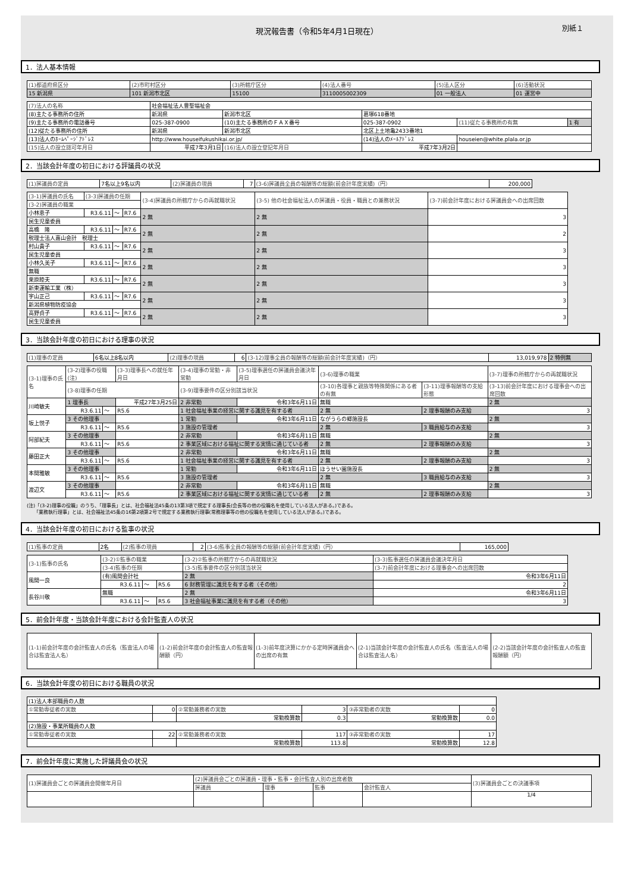現況報告書（令和5年4月1日現在） 別紙１
1．法人基本情報
| (1)都道府県区分 | (2)市町村区分 | (3)所轄庁区分 | (4)法人番号 | (5)法人区分 | (6)活動状況 |
| 15 新潟県 | 101 新潟市北区 | 15100 | 3110005002309 | 01 一般法人 | 01 運営中 |
| (7)法人の名称 | 社会福祉法人豊聖福祉会 | | | | |
| (8)主たる事務所の住所 | 新潟県 | 新潟市北区 | 葛塚618番地 | | |
| (9)主たる事務所の電話番号 | 025-387-0900 | (10)主たる事務所のＦＡＸ番号 | 025-387-0902 | (11)従たる事務所の有無 | 1 有 |
| (12)従たる事務所の住所 | 新潟県 | 新潟市北区 | 北区上土地亀2433番地1 | | |
| (13)法人のﾎｰﾑﾍﾟｰｼﾞｱﾄﾞﾚｽ | http://www.houseifukushikai.or.jp/ | | (14)法人のﾒｰﾙｱﾄﾞﾚｽ | houseien@white.plala.or.jp | |
| (15)法人の設立認可年月日 | 平成7年3月1日 | (16)法人の設立登記年月日 | 平成7年3月2日 | | |
2．当該会計年度の初日における評議員の状況
| (1)評議員の定員 | 7名以上9名以内 | (2)評議員の現員 | 7 | (3-6)評議員全員の報酬等の総額(前会計年度実績)（円） | 200,000 |
| (3-1)評議員の氏名 | (3-3)評議員の任期 | | | (3-4)評議員の所轄庁からの再就職状況 | (3-5) 他の社会福祉法人の評議員・役員・職員との兼務状況 | (3-7)前会計年度における評議員会への出席回数 |
| --- | --- | --- | --- | --- | --- | --- |
| (3-2)評議員の職業 | | | | | | |
| 小林恵子 | R3.6.11 | ～ | R7.6 | 2 無 | 2 無 | 3 |
| 民生児童委員 | | | | | | |
| 高橋 隆 | R3.6.11 | ～ | R7.6 | 2 無 | 2 無 | 2 |
| 税理士法人嘉山会計 税理士 | | | | | | |
| 村山貴子 | R3.6.11 | ～ | R7.6 | 2 無 | 2 無 | 3 |
| 民生児童委員 | | | | | | |
| 小林久美子 | R3.6.11 | ～ | R7.6 | 2 無 | 2 無 | 3 |
| 無職 | | | | | | |
| 栗原睦夫 | R3.6.11 | ～ | R7.6 | 2 無 | 2 無 | 3 |
| 新東運輸工業（株） | | | | | | |
| 宇山正己 | R3.6.11 | ～ | R7.6 | 2 無 | 2 無 | 3 |
| 新潟県植物防疫協会 | | | | | | |
| 高野貞子 | R3.6.11 | ～ | R7.6 | 2 無 | 2 無 | 3 |
| 民生児童委員 | | | | | | |
3．当該会計年度の初日における理事の状況
| (1)理事の定員 | 6名以上8名以内 | (2)理事の現員 | 6 | (3-12)理事全員の報酬等の総額(前会計年度実績)（円） | 13,019,978 | 2 特例無 |
| (3-1)理事の氏名 | (3-2)理事の役職(注) | | | (3-3)理事長への就任年月日 | (3-4)理事の常勤・非常勤 | (3-5)理事選任の評議員会議決年月日 | (3-6)理事の職業 | | (3-7)理事の所轄庁からの再就職状況 |
| --- | --- | --- | --- | --- | --- | --- | --- | --- | --- |
| | (3-8)理事の任期 | | | | (3-9)理事要件の区分別該当状況 | | (3-10)各理事と親族等特殊関係にある者の有無 | (3-11)理事報酬等の支給形態 | (3-13)前会計年度における理事会への出席回数 |
| 川崎敏夫 | 1 理事長 | | | 平成27年3月25日 | 2 非常勤 | 令和3年6月11日 | 無職 | | 2 無 |
| | R3.6.11 | ～ | R5.6 | | 1 社会福祉事業の経営に関する識見を有する者 | | 2 無 | 2 理事報酬のみ支給 | 3 |
| 坂上悦子 | 3 その他理事 | | | | 1 常勤 | 令和3年6月11日 | ながうらの郷施設長 | | 2 無 |
| | R3.6.11 | ～ | R5.6 | | 3 施設の管理者 | | 2 無 | 3 職員給与のみ支給 | 3 |
| 阿部紀夫 | 3 その他理事 | | | | 2 非常勤 | 令和3年6月11日 | 無職 | | 2 無 |
| | R3.6.11 | ～ | R5.6 | | 2 事業区域における福祉に関する実情に通じている者 | | 2 無 | 2 理事報酬のみ支給 | 3 |
| 藤田正大 | 3 その他理事 | | | | 2 非常勤 | 令和3年6月11日 | 無職 | | 2 無 |
| | R3.6.11 | ～ | R5.6 | | 1 社会福祉事業の経営に関する識見を有する者 | | 2 無 | 2 理事報酬のみ支給 | 3 |
| 本間雅敏 | 3 その他理事 | | | | 1 常勤 | 令和3年6月11日 | ほうせい園施設長 | | 2 無 |
| | R3.6.11 | ～ | R5.6 | | 3 施設の管理者 | | 2 無 | 3 職員給与のみ支給 | 3 |
| 渡辺文 | 3 その他理事 | | | | 2 非常勤 | 令和3年6月11日 | 無職 | | 2 無 |
| | R3.6.11 | ～ | R5.6 | | 2 事業区域における福祉に関する実情に通じている者 | | 2 無 | 2 理事報酬のみ支給 | 3 |
(注)「(3-2)理事の役職」のうち、「理事長」とは、社会福祉法45条の13第3項で規定する理事長(会長等の他の役職名を使用している法人がある。)である。
　　「業務執行理事」とは、社会福祉法45条の16第2項第2号で規定する業務執行理事(常務理事等の他の役職名を使用している法人がある。)である。
4．当該会計年度の初日における監事の状況
| (1)監事の定員 | 2名 | (2)監事の現員 | 2 | (3-6)監事全員の報酬等の総額(前会計年度実績)（円） | 165,000 |
| (3-1)監事の氏名 | (3-2)①監事の職業 | | | (3-2)②監事の所轄庁からの再就職状況 | (3-3)監事選任の評議員会議決年月日 |
| --- | --- | --- | --- | --- | --- |
| | (3-4)監事の任期 | | | (3-5)監事要件の区分別該当状況 | (3-7)前会計年度における理事会への出席回数 |
| 風間一良 | (有)風間会計社 | | | 2 無 | 令和3年6月11日 |
| | R3.6.11 | ～ | R5.6 | 6 財務管理に識見を有する者（その他） | 2 |
| 長谷川敬 | 無職 | | | 2 無 | 令和3年6月11日 |
| | R3.6.11 | ～ | R5.6 | 3 社会福祉事業に識見を有する者（その他） | 3 |
5．前会計年度・当該会計年度における会計監査人の状況
| (1-1)前会計年度の会計監査人の氏名（監査法人の場合は監査法人名） | (1-2)前会計年度の会計監査人の監査報酬額（円） | (1-3)前年度決算にかかる定時評議員会への出席の有無 | (2-1)当該会計年度の会計監査人の氏名（監査法人の場合は監査法人名） | (2-2)当該会計年度の会計監査人の監査報酬額（円） |
| --- | --- | --- | --- | --- |
6．当該会計年度の初日における職員の状況
| (1)法人本部職員の人数 | | | | | |
| ①常勤専従者の実数 | 0 | ②常勤兼務者の実数 | 3 | ③非常勤者の実数 | 0 |
| | | 常勤換算数 | 0.3 | 常勤換算数 | 0.0 |
| (2)施設・事業所職員の人数 | | | | | |
| ①常勤専従者の実数 | 22 | ②常勤兼務者の実数 | 117 | ③非常勤者の実数 | 17 |
| | | 常勤換算数 | 113.8 | 常勤換算数 | 12.8 |
7．前会計年度に実施した評議員会の状況
| (1)評議員会ごとの評議員会開催年月日 | (2)評議員会ごとの評議員・理事・監事・会計監査人別の出席者数 | | | | (3)評議員会ごとの決議事項 |
| --- | --- | --- | --- | --- | --- |
| | 評議員 | 理事 | 監事 | 会計監査人 | |
| | | | | | 1/4 |